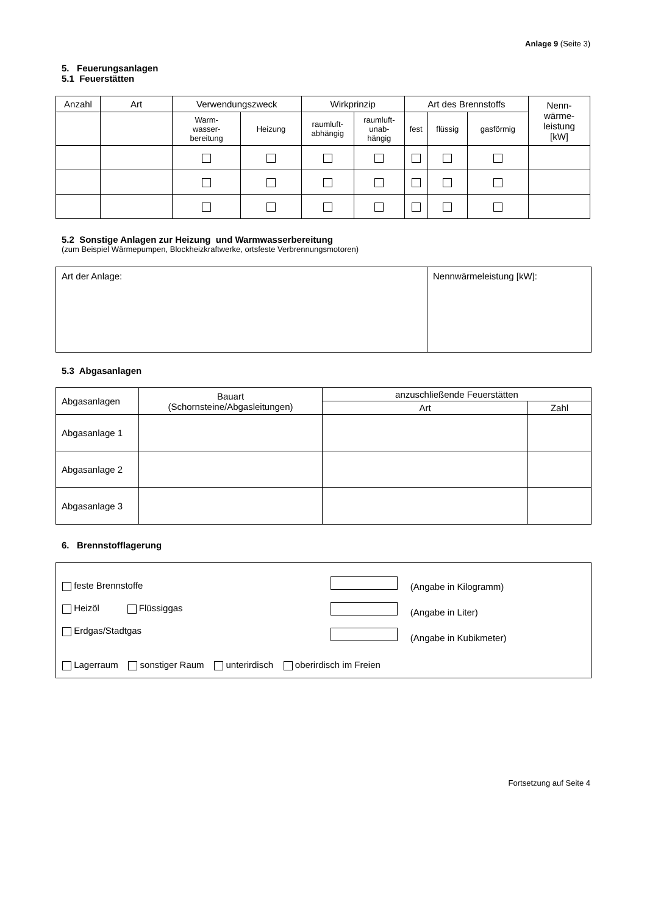Anlage 9 (Seite 3)
5. Feuerungsanlagen
5.1 Feuerstätten
| Anzahl | Art | Verwendungszweck | | Wirkprinzip | | Art des Brennstoffs | | | Nenn- wärme- leistung [kW] |
| --- | --- | --- | --- | --- | --- | --- | --- | --- | --- |
| | | Warm- wasser- bereitung | Heizung | raumluft- abhängig | raumluft- unab- hängig | fest | flüssig | gasförmig | |
5.2 Sonstige Anlagen zur Heizung und Warmwasserbereitung
(zum Beispiel Wärmepumpen, Blockheizkraftwerke, ortsfeste Verbrennungsmotoren)
| Art der Anlage: | Nennwärmeleistung [kW]: |
5.3 Abgasanlagen
| Abgasanlagen | Bauart (Schornsteine/Abgasleitungen) | anzuschließende Feuerstätten | |
| | | Art | Zahl |
| Abgasanlage 1 | | | |
| Abgasanlage 2 | | | |
| Abgasanlage 3 | | | |
6. Brennstofflagerung
feste Brennstoffe
Heizöl Flüssiggas
Erdgas/Stadtgas
(Angabe in Kilogramm)
(Angabe in Liter)
(Angabe in Kubikmeter)
Lagerraum sonstiger Raum unterirdisch oberirdisch im Freien
Fortsetzung auf Seite 4